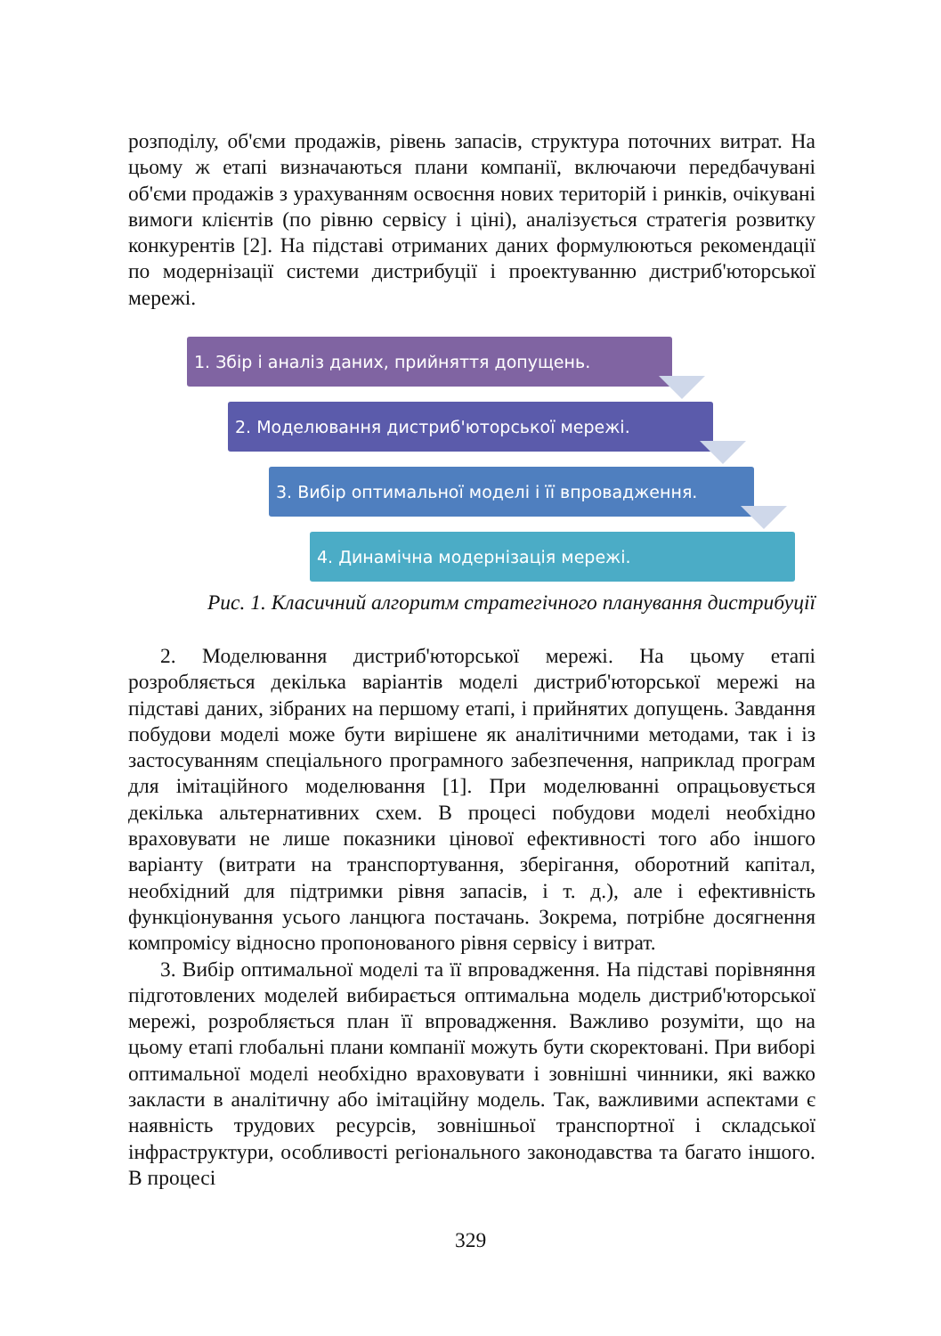розподілу, об'єми продажів, рівень запасів, структура поточних витрат. На цьому ж етапі визначаються плани компанії, включаючи передбачувані об'єми продажів з урахуванням освоєння нових територій і ринків, очікувані вимоги клієнтів (по рівню сервісу і ціні), аналізується стратегія розвитку конкурентів [2]. На підставі отриманих даних формулюються рекомендації по модернізації системи дистрибуції і проектуванню дистриб'юторської мережі.
1. Збір і аналіз даних, прийняття допущень.
2. Моделювання дистриб'юторської мережі.
3. Вибір оптимальної моделі і її впровадження.
4. Динамічна модернізація мережі.
Рис. 1. Класичний алгоритм стратегічного планування дистрибуції
2. Моделювання дистриб'юторської мережі. На цьому етапі розробляється декілька варіантів моделі дистриб'юторської мережі на підставі даних, зібраних на першому етапі, і прийнятих допущень. Завдання побудови моделі може бути вирішене як аналітичними методами, так і із застосуванням спеціального програмного забезпечення, наприклад програм для імітаційного моделювання [1]. При моделюванні опрацьовується декілька альтернативних схем. В процесі побудови моделі необхідно враховувати не лише показники цінової ефективності того або іншого варіанту (витрати на транспортування, зберігання, оборотний капітал, необхідний для підтримки рівня запасів, і т. д.), але і ефективність функціонування усього ланцюга постачань. Зокрема, потрібне досягнення компромісу відносно пропонованого рівня сервісу і витрат.
3. Вибір оптимальної моделі та її впровадження. На підставі порівняння підготовлених моделей вибирається оптимальна модель дистриб'юторської мережі, розробляється план її впровадження. Важливо розуміти, що на цьому етапі глобальні плани компанії можуть бути скоректовані. При виборі оптимальної моделі необхідно враховувати і зовнішні чинники, які важко закласти в аналітичну або імітаційну модель. Так, важливими аспектами є наявність трудових ресурсів, зовнішньої транспортної і складської інфраструктури, особливості регіонального законодавства та багато іншого. В процесі
329